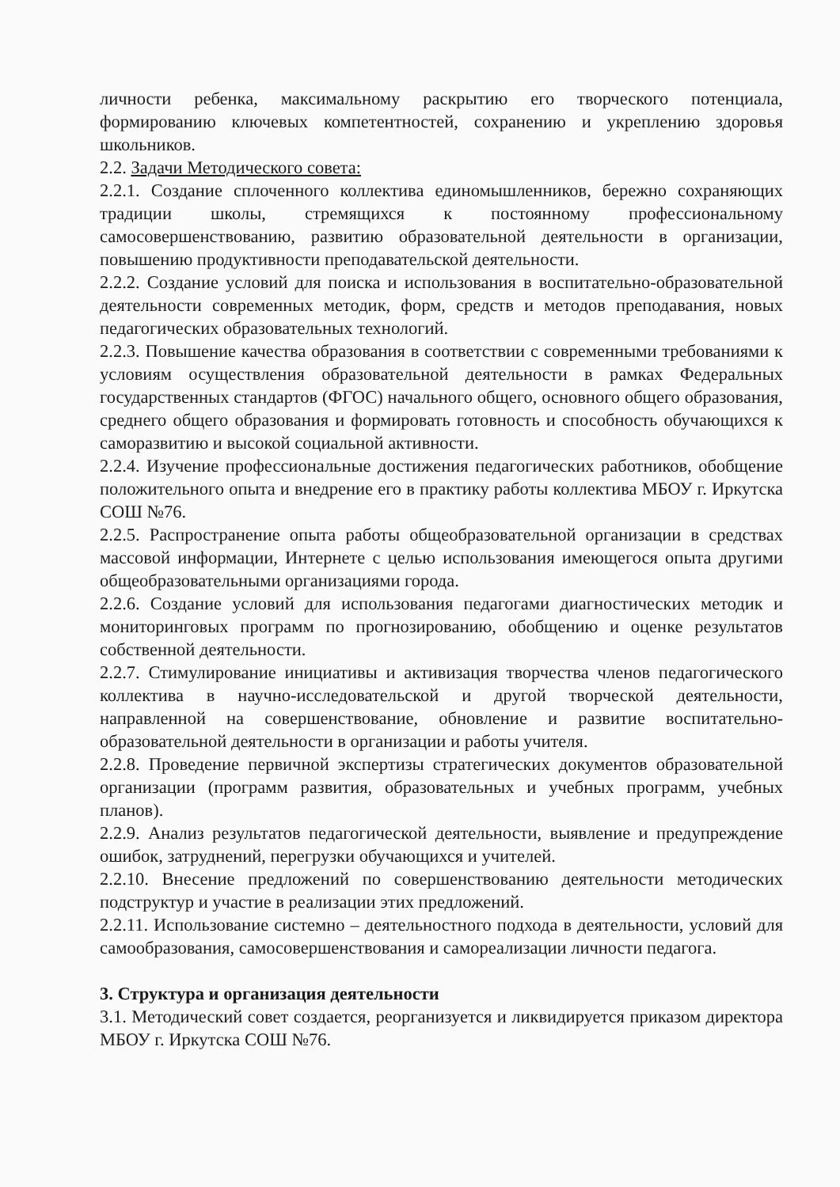личности ребенка, максимальному раскрытию его творческого потенциала, формированию ключевых компетентностей, сохранению и укреплению здоровья школьников.
2.2. Задачи Методического совета:
2.2.1. Создание сплоченного коллектива единомышленников, бережно сохраняющих традиции школы, стремящихся к постоянному профессиональному самосовершенствованию, развитию образовательной деятельности в организации, повышению продуктивности преподавательской деятельности.
2.2.2. Создание условий для поиска и использования в воспитательно-образовательной деятельности современных методик, форм, средств и методов преподавания, новых педагогических образовательных технологий.
2.2.3. Повышение качества образования в соответствии с современными требованиями к условиям осуществления образовательной деятельности в рамках Федеральных государственных стандартов (ФГОС) начального общего, основного общего образования, среднего общего образования и формировать готовность и способность обучающихся к саморазвитию и высокой социальной активности.
2.2.4. Изучение профессиональные достижения педагогических работников, обобщение положительного опыта и внедрение его в практику работы коллектива МБОУ г. Иркутска СОШ №76.
2.2.5. Распространение опыта работы общеобразовательной организации в средствах массовой информации, Интернете с целью использования имеющегося опыта другими общеобразовательными организациями города.
2.2.6. Создание условий для использования педагогами диагностических методик и мониторинговых программ по прогнозированию, обобщению и оценке результатов собственной деятельности.
2.2.7. Стимулирование инициативы и активизация творчества членов педагогического коллектива в научно-исследовательской и другой творческой деятельности, направленной на совершенствование, обновление и развитие воспитательно-образовательной деятельности в организации и работы учителя.
2.2.8. Проведение первичной экспертизы стратегических документов образовательной организации (программ развития, образовательных и учебных программ, учебных планов).
2.2.9. Анализ результатов педагогической деятельности, выявление и предупреждение ошибок, затруднений, перегрузки обучающихся и учителей.
2.2.10. Внесение предложений по совершенствованию деятельности методических подструктур и участие в реализации этих предложений.
2.2.11. Использование системно – деятельностного подхода в деятельности, условий для самообразования, самосовершенствования и самореализации личности педагога.
3. Структура и организация деятельности
3.1. Методический совет создается, реорганизуется и ликвидируется приказом директора МБОУ г. Иркутска СОШ №76.